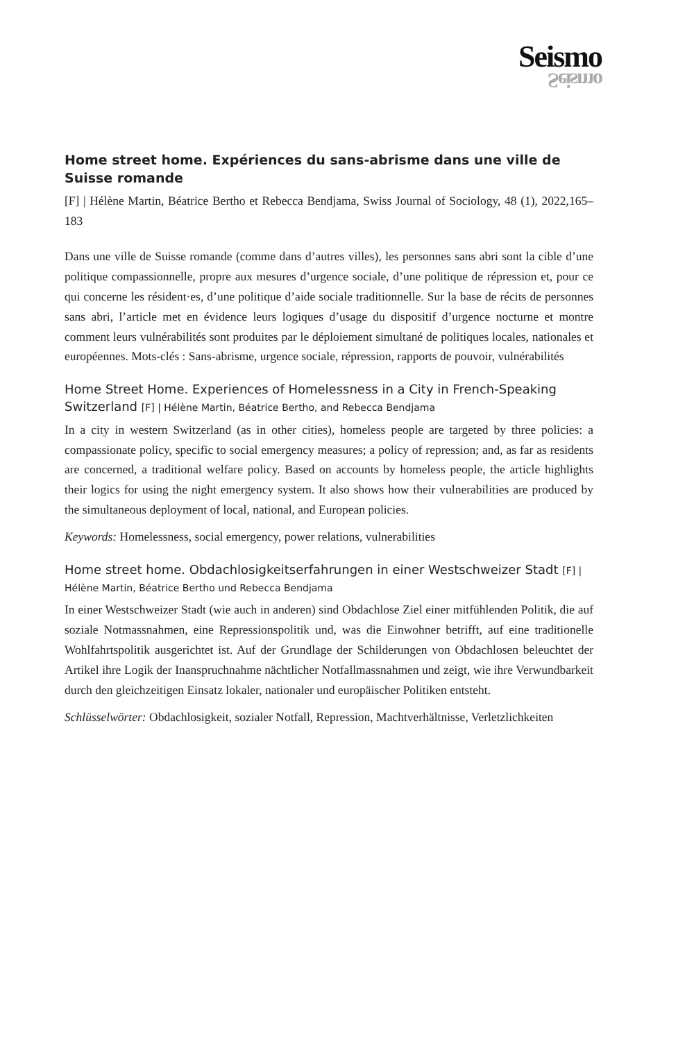Seismo
Seismo
Home street home. Expériences du sans-abrisme dans une ville de Suisse romande
[F] | Hélène Martin, Béatrice Bertho et Rebecca Bendjama, Swiss Journal of Sociology, 48 (1), 2022,165–183
Dans une ville de Suisse romande (comme dans d’autres villes), les personnes sans abri sont la cible d’une politique compassionnelle, propre aux mesures d’urgence sociale, d’une politique de répression et, pour ce qui concerne les résident·es, d’une politique d’aide sociale traditionnelle. Sur la base de récits de personnes sans abri, l’article met en évidence leurs logiques d’usage du dispositif d’urgence nocturne et montre comment leurs vulnérabilités sont produites par le déploiement simultané de politiques locales, nationales et européennes. Mots-clés : Sans-abrisme, urgence sociale, répression, rapports de pouvoir, vulnérabilités
Home Street Home. Experiences of Homelessness in a City in French-Speaking Switzerland [F] | Hélène Martin, Béatrice Bertho, and Rebecca Bendjama
In a city in western Switzerland (as in other cities), homeless people are targeted by three policies: a compassionate policy, specific to social emergency measures; a policy of repression; and, as far as residents are concerned, a traditional welfare policy. Based on accounts by homeless people, the article highlights their logics for using the night emergency system. It also shows how their vulnerabilities are produced by the simultaneous deployment of local, national, and European policies.
Keywords: Homelessness, social emergency, power relations, vulnerabilities
Home street home. Obdachlosigkeitserfahrungen in einer Westschweizer Stadt [F] |
Hélène Martin, Béatrice Bertho und Rebecca Bendjama
In einer Westschweizer Stadt (wie auch in anderen) sind Obdachlose Ziel einer mitfühlenden Politik, die auf soziale Notmassnahmen, eine Repressionspolitik und, was die Einwohner betrifft, auf eine traditionelle Wohlfahrtspolitik ausgerichtet ist. Auf der Grundlage der Schilderungen von Obdachlosen beleuchtet der Artikel ihre Logik der Inanspruchnahme nächtlicher Notfallmassnahmen und zeigt, wie ihre Verwundbarkeit durch den gleichzeitigen Einsatz lokaler, nationaler und europäischer Politiken entsteht.
Schlüsselwörter: Obdachlosigkeit, sozialer Notfall, Repression, Machtverhältnisse, Verletzlichkeiten